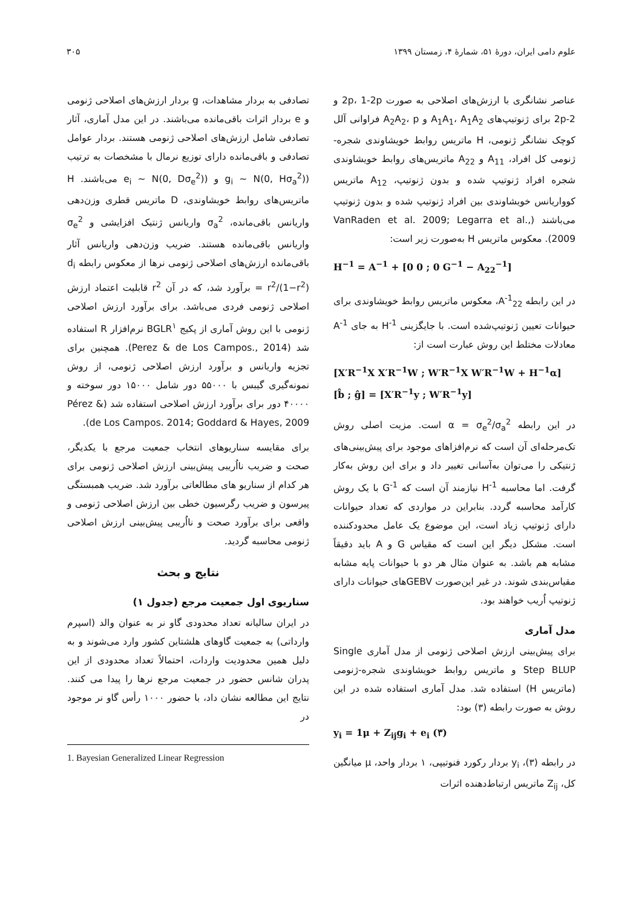علوم دامی ایران، دورهٔ ۵۱، شمارهٔ ۴، زمستان ۱۳۹۹ ۳۰۵
عناصر نشانگری با ارزش‌های اصلاحی به صورت 2p، 1-2p و 2-2p برای ژنوتیپ‌های A<sub>1</sub>A<sub>1</sub>، A<sub>1</sub>A<sub>2</sub> و A<sub>2</sub>A<sub>2</sub>، p فراوانی آلل کوچک نشانگر ژنومی، H ماتریس روابط خویشاوندی شجره-ژنومی کل افراد، A<sub>11</sub> و A<sub>22</sub> ماتریس‌های روابط خویشاوندی شجره افراد ژنوتیپ شده و بدون ژنوتیپ، A<sub>12</sub> ماتریس کوواریانس خویشاوندی بین افراد ژنوتیپ شده و بدون ژنوتیپ می‌باشند (VanRaden et al. 2009; Legarra et al., 2009). معکوس ماتریس H به‌صورت زیر است:
H<sup>−1</sup> = A<sup>−1</sup> + [0 0 ; 0 G<sup>−1</sup> − A<sub>22</sub><sup>−1</sup>]
در این رابطه A<sup>-1</sup><sub>22</sub>، معکوس ماتریس روابط خویشاوندی برای حیوانات تعیین ژنوتیپ‌شده است. با جایگزینی H<sup>-1</sup> به جای A<sup>-1</sup> معادلات مختلط این روش عبارت است از:
[X′R<sup>−1</sup>X X′R<sup>−1</sup>W ; W′R<sup>−1</sup>X W′R<sup>−1</sup>W + H<sup>−1</sup>α] [b̂ ; ĝ] = [X′R<sup>−1</sup>y ; W′R<sup>−1</sup>y]
در این رابطه α = σ<sub>e</sub><sup>2</sup>/σ<sub>a</sub><sup>2</sup> است. مزیت اصلی روش تک‌مرحله‌ای آن است که نرم‌افزاهای موجود برای پیش‌بینی‌های ژنتیکی را می‌توان به‌آسانی تغییر داد و برای این روش به‌کار گرفت. اما محاسبه H<sup>-1</sup> نیازمند آن است که G<sup>-1</sup> با یک روش کارآمد محاسبه گردد. بنابراین در مواردی که تعداد حیوانات دارای ژنوتیپ زیاد است، این موضوع یک عامل محدودکننده است. مشکل دیگر این است که مقیاس G و A باید دقیقاً مشابه هم باشد. به عنوان مثال هر دو با حیوانات پایه مشابه مقیاس‌بندی شوند. در غیر این‌صورت GEBVهای حیوانات دارای ژنوتیپ اُریب خواهند بود.
مدل آماری
برای پیش‌بینی ارزش اصلاحی ژنومی از مدل آماری Single Step BLUP و ماتریس روابط خویشاوندی شجره-ژنومی (ماتریس H) استفاده شد. مدل آماری استفاده شده در این روش به صورت رابطه (۳) بود:
y<sub>i</sub> = 1μ + Z<sub>ij</sub>g<sub>i</sub> + e<sub>i</sub> (۳)
در رابطه (۳)، y<sub>i</sub> بردار رکورد فنوتیپی، ۱ بردار واحد، μ میانگین کل، Z<sub>ij</sub> ماتریس ارتباط‌دهنده اثرات
تصادفی به بردار مشاهدات، g بردار ارزش‌های اصلاحی ژنومی و e بردار اثرات باقی‌مانده می‌باشند. در این مدل آماری، آثار تصادفی شامل ارزش‌های اصلاحی ژنومی هستند. بردار عوامل تصادفی و باقی‌مانده دارای توزیع نرمال با مشخصات به ترتیب (g<sub>i</sub> ~ N(0, Hσ<sub>a</sub><sup>2</sup>) و (e<sub>i</sub> ~ N(0, Dσ<sub>e</sub><sup>2</sup>) می‌باشند. H ماتریس‌های روابط خویشاوندی، D ماتریس قطری وزن‌دهی واریانس باقی‌مانده، σ<sub>a</sub><sup>2</sup> واریانس ژنتیک افزایشی و σ<sub>e</sub><sup>2</sup> واریانس باقی‌مانده هستند. ضریب وزن‌دهی واریانس آثار باقی‌مانده ارزش‌های اصلاحی ژنومی نرها از معکوس رابطه d<sub>i</sub> = r<sup>2</sup>/(1−r<sup>2</sup>) برآورد شد، که در آن r<sup>2</sup> قابلیت اعتماد ارزش اصلاحی ژنومی فردی می‌باشد. برای برآورد ارزش اصلاحی ژنومی با این روش آماری از پکیج BGLR<sup>۱</sup> نرم‌افزار R استفاده شد (Perez & de Los Campos., 2014). همچنین برای تجزیه واریانس و برآورد ارزش اصلاحی ژنومی، از روش نمونه‌گیری گیبس با ۵۵۰۰۰ دور شامل ۱۵۰۰۰ دور سوخته و ۴۰۰۰۰ دور برای برآورد ارزش اصلاحی استفاده شد (Pérez & de Los Campos. 2014; Goddard & Hayes, 2009).
برای مقایسه سناریوهای انتخاب جمعیت مرجع با یکدیگر، صحت و ضریب نااُریبی پیش‌بینی ارزش اصلاحی ژنومی برای هر کدام از سناریو های مطالعاتی برآورد شد. ضریب همبستگی پیرسون و ضریب رگرسیون خطی بین ارزش اصلاحی ژنومی و واقعی برای برآورد صحت و نااُریبی پیش‌بینی ارزش اصلاحی ژنومی محاسبه گردید.
نتایج و بحث
سناریوی اول جمعیت مرجع (جدول ۱)
در ایران سالیانه تعداد محدودی گاو نر به عنوان والد (اسپرم وارداتی) به جمعیت گاوهای هلشتاین کشور وارد می‌شوند و به دلیل همین محدودیت واردات، احتمالاً تعداد محدودی از این پدران شانس حضور در جمعیت مرجع نرها را پیدا می کنند. نتایج این مطالعه نشان داد، با حضور ۱۰۰۰ رأس گاو نر موجود در
1. Bayesian Generalized Linear Regression